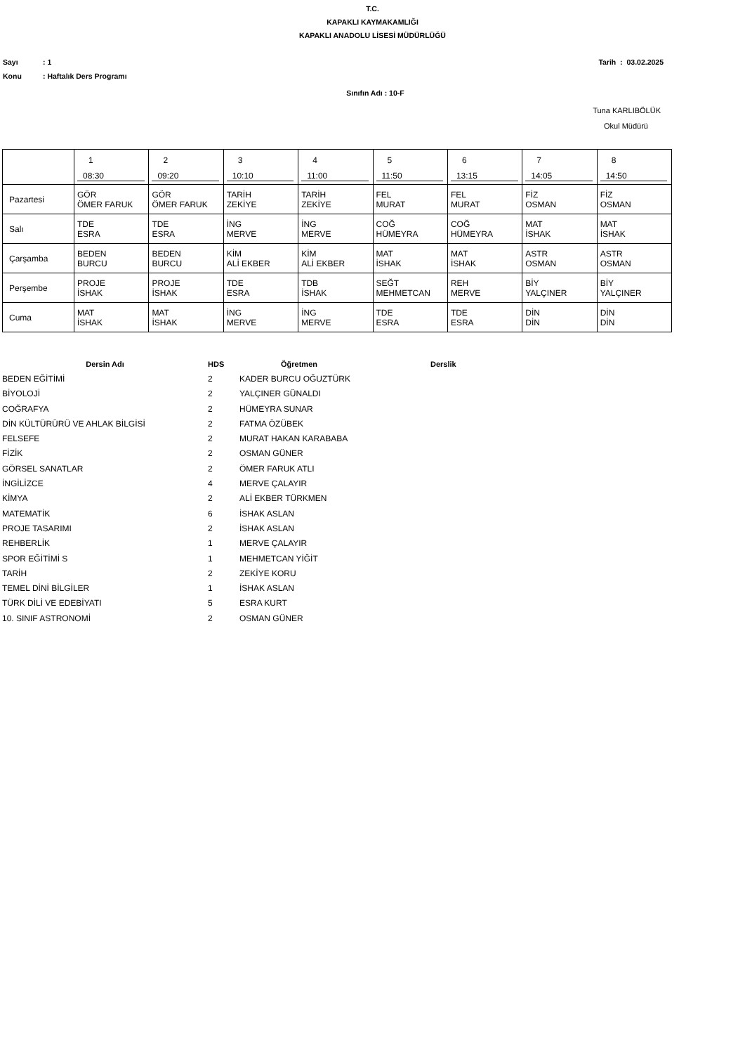T.C.
KAPAKLI KAYMAKAMLIĞI
KAPAKLI ANADOLU LİSESİ MÜDÜRLÜĞÜ
Sayı: 1 Tarih : 03.02.2025
Konu: Haftalık Ders Programı
Sınıfın Adı : 10-F
Tuna KARLIBÖLÜK
Okul Müdürü
| | 1 08:30 | 2 09:20 | 3 10:10 | 4 11:00 | 5 11:50 | 6 13:15 | 7 14:05 | 8 14:50 |
| Pazartesi | GÖR ÖMER FARUK | GÖR ÖMER FARUK | TARİH ZEKİYE | TARİH ZEKİYE | FEL MURAT | FEL MURAT | FİZ OSMAN | FİZ OSMAN |
| Salı | TDE ESRA | TDE ESRA | İNG MERVE | İNG MERVE | COĞ HÜMEYRA | COĞ HÜMEYRA | MAT İSHAK | MAT İSHAK |
| Çarşamba | BEDEN BURCU | BEDEN BURCU | KİM ALİ EKBER | KİM ALİ EKBER | MAT İSHAK | MAT İSHAK | ASTR OSMAN | ASTR OSMAN |
| Perşembe | PROJE İSHAK | PROJE İSHAK | TDE ESRA | TDB İSHAK | SEĞT MEHMETCAN | REH MERVE | BİY YALÇINER | BİY YALÇINER |
| Cuma | MAT İSHAK | MAT İSHAK | İNG MERVE | İNG MERVE | TDE ESRA | TDE ESRA | DİN DİN | DİN DİN |
| Dersin Adı | HDS | Öğretmen | Derslik |
| --- | --- | --- | --- |
| BEDEN EĞİTİMİ | 2 | KADER BURCU OĞUZTÜRK | |
| BİYOLOJİ | 2 | YALÇINER GÜNALDI | |
| COĞRAFYA | 2 | HÜMEYRA SUNAR | |
| DİN KÜLTÜRÜRÜ VE AHLAK BİLGİSİ | 2 | FATMA ÖZÜBEK | |
| FELSEFE | 2 | MURAT HAKAN KARABABA | |
| FİZİK | 2 | OSMAN GÜNER | |
| GÖRSEL SANATLAR | 2 | ÖMER FARUK ATLI | |
| İNGİLİZCE | 4 | MERVE ÇALAYIR | |
| KİMYA | 2 | ALİ EKBER TÜRKMEN | |
| MATEMATİK | 6 | İSHAK ASLAN | |
| PROJE TASARIMI | 2 | İSHAK ASLAN | |
| REHBERLİK | 1 | MERVE ÇALAYIR | |
| SPOR EĞİTİMİ S | 1 | MEHMETCAN YİĞİT | |
| TARİH | 2 | ZEKİYE KORU | |
| TEMEL DİNİ BİLGİLER | 1 | İSHAK ASLAN | |
| TÜRK DİLİ VE EDEBİYATI | 5 | ESRA KURT | |
| 10. SINIF ASTRONOMİ | 2 | OSMAN GÜNER | |